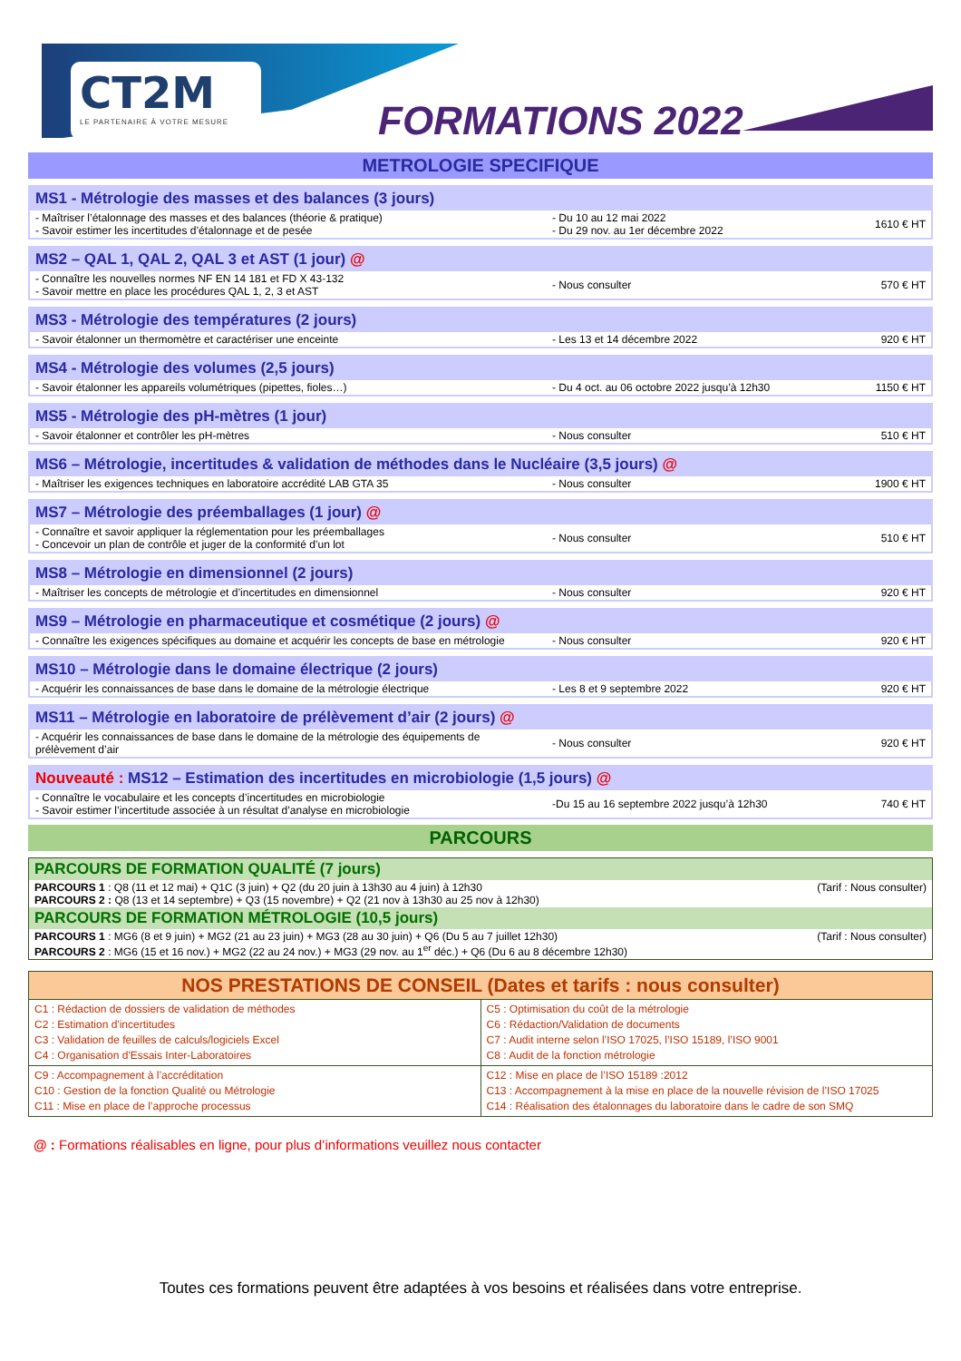CT2M
LE PARTENAIRE À VOTRE MESURE
FORMATIONS 2022
METROLOGIE SPECIFIQUE
| MS1 - Métrologie des masses et des balances (3 jours) | | |
| - Maîtriser l’étalonnage des masses et des balances (théorie & pratique) - Savoir estimer les incertitudes d’étalonnage et de pesée | - Du 10 au 12 mai 2022 - Du 29 nov. au 1er décembre 2022 | 1610 € HT |
| MS2 – QAL 1, QAL 2, QAL 3 et AST (1 jour) @ | | |
| - Connaître les nouvelles normes NF EN 14 181 et FD X 43-132 - Savoir mettre en place les procédures QAL 1, 2, 3 et AST | - Nous consulter | 570 € HT |
| MS3 - Métrologie des températures (2 jours) | | |
| - Savoir étalonner un thermomètre et caractériser une enceinte | - Les 13 et 14 décembre 2022 | 920 € HT |
| MS4 - Métrologie des volumes (2,5 jours) | | |
| - Savoir étalonner les appareils volumétriques (pipettes, fioles…) | - Du 4 oct. au 06 octobre 2022 jusqu’à 12h30 | 1150 € HT |
| MS5 - Métrologie des pH-mètres (1 jour) | | |
| - Savoir étalonner et contrôler les pH-mètres | - Nous consulter | 510 € HT |
| MS6 – Métrologie, incertitudes & validation de méthodes dans le Nucléaire (3,5 jours) @ | | |
| - Maîtriser les exigences techniques en laboratoire accrédité LAB GTA 35 | - Nous consulter | 1900 € HT |
| MS7 – Métrologie des préemballages (1 jour) @ | | |
| - Connaître et savoir appliquer la réglementation pour les préemballages - Concevoir un plan de contrôle et juger de la conformité d’un lot | - Nous consulter | 510 € HT |
| MS8 – Métrologie en dimensionnel (2 jours) | | |
| - Maîtriser les concepts de métrologie et d’incertitudes en dimensionnel | - Nous consulter | 920 € HT |
| MS9 – Métrologie en pharmaceutique et cosmétique (2 jours) @ | | |
| - Connaître les exigences spécifiques au domaine et acquérir les concepts de base en métrologie | - Nous consulter | 920 € HT |
| MS10 – Métrologie dans le domaine électrique (2 jours) | | |
| - Acquérir les connaissances de base dans le domaine de la métrologie électrique | - Les 8 et 9 septembre 2022 | 920 € HT |
| MS11 – Métrologie en laboratoire de prélèvement d’air (2 jours) @ | | |
| - Acquérir les connaissances de base dans le domaine de la métrologie des équipements de prélèvement d’air | - Nous consulter | 920 € HT |
| Nouveauté : MS12 – Estimation des incertitudes en microbiologie (1,5 jours) @ | | |
| - Connaître le vocabulaire et les concepts d’incertitudes en microbiologie - Savoir estimer l’incertitude associée à un résultat d’analyse en microbiologie | -Du 15 au 16 septembre 2022 jusqu’à 12h30 | 740 € HT |
PARCOURS
| PARCOURS DE FORMATION QUALITÉ (7 jours) | |
| PARCOURS 1 : Q8 (11 et 12 mai) + Q1C (3 juin) + Q2 (du 20 juin à 13h30 au 4 juin) à 12h30 PARCOURS 2 : Q8 (13 et 14 septembre) + Q3 (15 novembre) + Q2 (21 nov à 13h30 au 25 nov à 12h30) | (Tarif : Nous consulter) |
| PARCOURS DE FORMATION MÉTROLOGIE (10,5 jours) | |
| PARCOURS 1 : MG6 (8 et 9 juin) + MG2 (21 au 23 juin) + MG3 (28 au 30 juin) + Q6 (Du 5 au 7 juillet 12h30) PARCOURS 2 : MG6 (15 et 16 nov.) + MG2 (22 au 24 nov.) + MG3 (29 nov. au 1<sup>er</sup> déc.) + Q6 (Du 6 au 8 décembre 12h30) | (Tarif : Nous consulter) |
| NOS PRESTATIONS DE CONSEIL (Dates et tarifs : nous consulter) | |
| --- | --- |
| C1 : Rédaction de dossiers de validation de méthodes C2 : Estimation d'incertitudes C3 : Validation de feuilles de calculs/logiciels Excel C4 : Organisation d'Essais Inter-Laboratoires | C5 : Optimisation du coût de la métrologie C6 : Rédaction/Validation de documents C7 : Audit interne selon l’ISO 17025, l’ISO 15189, l’ISO 9001 C8 : Audit de la fonction métrologie |
| C9 : Accompagnement à l’accréditation C10 : Gestion de la fonction Qualité ou Métrologie C11 : Mise en place de l’approche processus | C12 : Mise en place de l’ISO 15189 :2012 C13 : Accompagnement à la mise en place de la nouvelle révision de l’ISO 17025 C14 : Réalisation des étalonnages du laboratoire dans le cadre de son SMQ |
@ : Formations réalisables en ligne, pour plus d’informations veuillez nous contacter
Toutes ces formations peuvent être adaptées à vos besoins et réalisées dans votre entreprise.